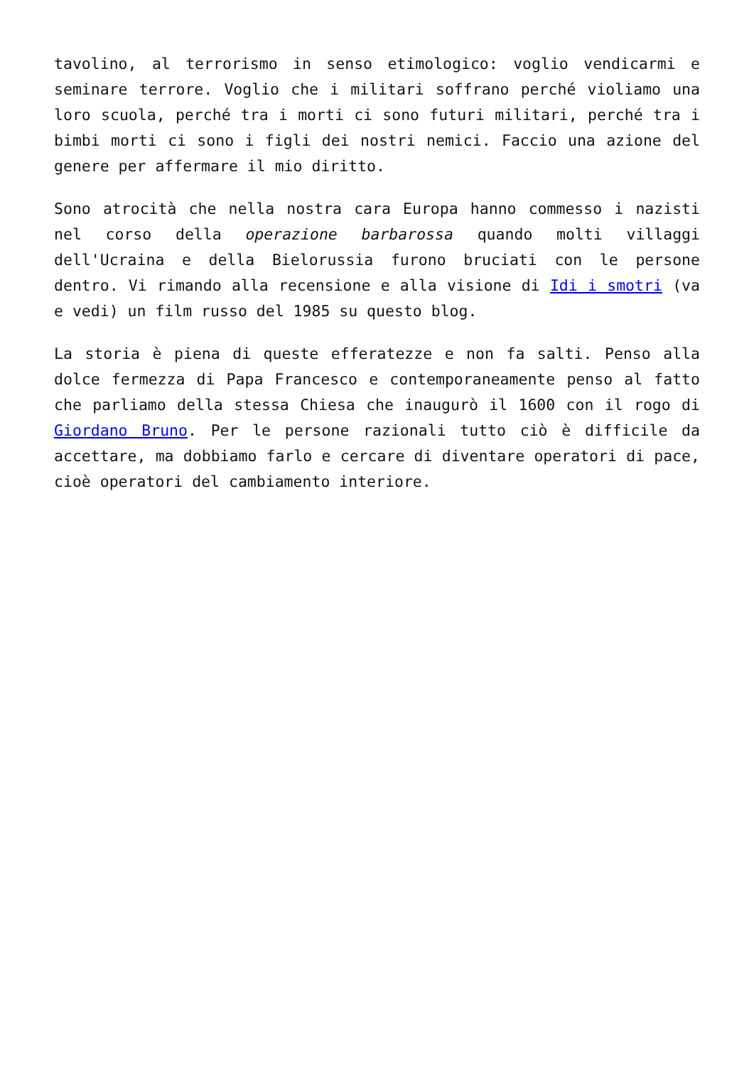tavolino, al terrorismo in senso etimologico: voglio vendicarmi e seminare terrore. Voglio che i militari soffrano perché violiamo una loro scuola, perché tra i morti ci sono futuri militari, perché tra i bimbi morti ci sono i figli dei nostri nemici. Faccio una azione del genere per affermare il mio diritto.
Sono atrocità che nella nostra cara Europa hanno commesso i nazisti nel corso della operazione barbarossa quando molti villaggi dell'Ucraina e della Bielorussia furono bruciati con le persone dentro. Vi rimando alla recensione e alla visione di Idi i smotri (va e vedi) un film russo del 1985 su questo blog.
La storia è piena di queste efferatezze e non fa salti. Penso alla dolce fermezza di Papa Francesco e contemporaneamente penso al fatto che parliamo della stessa Chiesa che inaugurò il 1600 con il rogo di Giordano Bruno. Per le persone razionali tutto ciò è difficile da accettare, ma dobbiamo farlo e cercare di diventare operatori di pace, cioè operatori del cambiamento interiore.